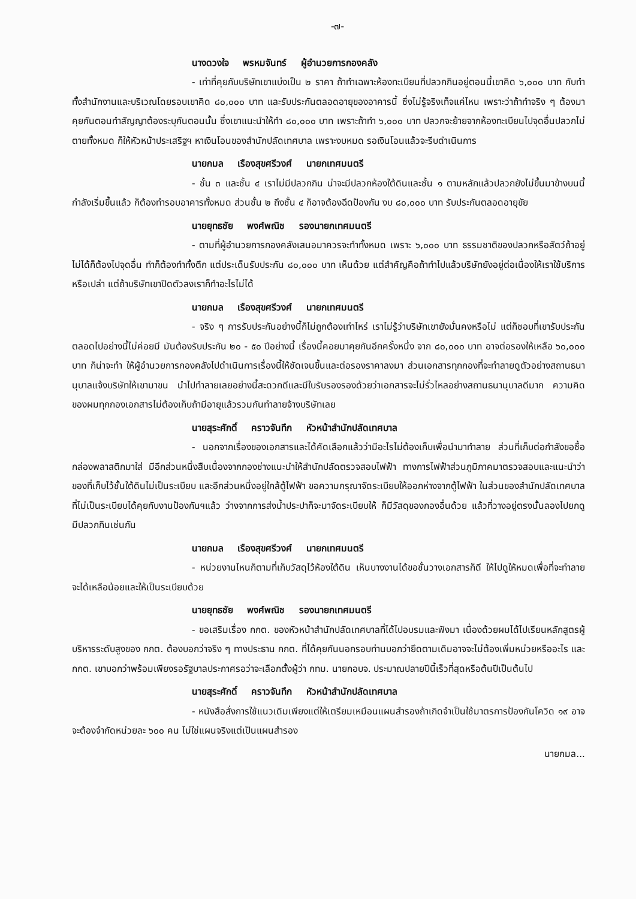-๗-
นางดวงใจ พรหมจันทร์ ผู้อำนวยการกองคลัง
- เท่าที่คุยกับบริษัทเขาแบ่งเป็น ๒ ราคา ถ้าทำเฉพาะห้องทะเบียนที่ปลวกกินอยู่ตอนนี้เขาคิด ๖,๐๐๐ บาท กับทำทั้งสำนักงานและบริเวณโดยรอบเขาคิด ๘๐,๐๐๐ บาท และรับประกันตลอดอายุของอาคารนี้ ซึ่งไม่รู้จริงเท็จแค่ไหน เพราะว่าถ้าทำจริง ๆ ต้องมาคุยกันตอนทำสัญญาต้องระบุกันตอนนั้น ซึ่งเขาแนะนำให้ทำ ๘๐,๐๐๐ บาท เพราะถ้าทำ ๖,๐๐๐ บาท ปลวกจะย้ายจากห้องทะเบียนไปจุดอื่นปลวกไม่ตายทั้งหมด ก็ให้หัวหน้าประเสริฐฯ หาเงินโอนของสำนักปลัดเทศบาล เพราะงบหมด รอเงินโอนแล้วจะรีบดำเนินการ
นายกมล เรืองสุขศรีวงศ์ นายกเทศมนตรี
- ชั้น ๓ และชั้น ๔ เราไม่มีปลวกกิน น่าจะมีปลวกห้องใต้ดินและชั้น ๑ ตามหลักแล้วปลวกยังไม่ขึ้นมาข้างบนนี้กำลังเริ่มขึ้นแล้ว ก็ต้องทำรอบอาคารทั้งหมด ส่วนชั้น ๒ ถึงชั้น ๔ ก็อาจต้องฉีดป้องกัน งบ ๘๐,๐๐๐ บาท รับประกันตลอดอายุขัย
นายยุทธชัย พงศ์พณิช รองนายกเทศมนตรี
- ตามที่ผู้อำนวยการกองคลังเสนอมาควรจะทำทั้งหมด เพราะ ๖,๐๐๐ บาท ธรรมชาติของปลวกหรือสัตว์ถ้าอยู่ไม่ได้ก็ต้องไปจุดอื่น ทำก็ต้องทำทั้งตึก แต่ประเด็นรับประกัน ๘๐,๐๐๐ บาท เห็นด้วย แต่สำคัญคือถ้าทำไปแล้วบริษัทยังอยู่ต่อเนื่องให้เราใช้บริการหรือเปล่า แต่ถ้าบริษัทเขาปิดตัวลงเราก็ทำอะไรไม่ได้
นายกมล เรืองสุขศรีวงศ์ นายกเทศมนตรี
- จริง ๆ การรับประกันอย่างนี้ก็ไม่ถูกต้องเท่าไหร่ เราไม่รู้ว่าบริษัทเขายังมั่นคงหรือไม่ แต่ก็ชอบที่เขารับประกันตลอดไปอย่างนี้ไม่ค่อยมี มันต้องรับประกัน ๒๐ - ๕๐ ปีอย่างนี้ เรื่องนี้คอยมาคุยกันอีกครั้งหนึ่ง จาก ๘๐,๐๐๐ บาท อาจต่อรองให้เหลือ ๖๐,๐๐๐ บาท ก็น่าจะทำ ให้ผู้อำนวยการกองคลังไปดำเนินการเรื่องนี้ให้ชัดเจนขึ้นและต่อรองราคาลงมา ส่วนเอกสารทุกกองที่จะทำลายดูตัวอย่างสถานธนานุบาลแจ้งบริษัทให้เขามาขน นำไปทำลายเลยอย่างนี้สะดวกดีและมีใบรับรองรองด้วยว่าเอกสารจะไม่รั่วไหลอย่างสถานธนานุบาลดีมาก ความคิดของผมทุกกองเอกสารไม่ต้องเก็บถ้ามีอายุแล้วรวมกันทำลายจ้างบริษัทเลย
นายสุระศักดิ์ คราวจันทึก หัวหน้าสำนักปลัดเทศบาล
- นอกจากเรื่องของเอกสารและได้คัดเลือกแล้วว่ามีอะไรไม่ต้องเก็บเพื่อนำมาทำลาย ส่วนที่เก็บต่อกำลังขอซื้อกล่องพลาสติกมาใส่ มีอีกส่วนหนึ่งสืบเนื่องจากกองช่างแนะนำให้สำนักปลัดตรวจสอบไฟฟ้า ทางการไฟฟ้าส่วนภูมิภาคมาตรวจสอบและแนะนำว่าของที่เก็บไว้ชั้นใต้ดินไม่เป็นระเบียบ และอีกส่วนหนึ่งอยู่ใกล้ตู้ไฟฟ้า ขอความกรุณาจัดระเบียบให้ออกห่างจากตู้ไฟฟ้า ในส่วนของสำนักปลัดเทศบาลที่ไม่เป็นระเบียบได้คุยกับงานป้องกันฯแล้ว ว่างจากการส่งน้ำประปาก็จะมาจัดระเบียบให้ ก็มีวัสดุของกองอื่นด้วย แล้วที่วางอยู่ตรงนั้นลองไปยกดูมีปลวกกินเช่นกัน
นายกมล เรืองสุขศรีวงศ์ นายกเทศมนตรี
- หน่วยงานไหนก็ตามที่เก็บวัสดุไว้ห้องใต้ดิน เห็นบางงานได้ขอชั้นวางเอกสารก็ดี ให้ไปดูให้หมดเพื่อที่จะทำลายจะได้เหลือน้อยและให้เป็นระเบียบด้วย
นายยุทธชัย พงศ์พณิช รองนายกเทศมนตรี
- ขอเสริมเรื่อง กกต. ของหัวหน้าสำนักปลัดเทศบาลที่ได้ไปอบรมและฟังมา เนื่องด้วยผมได้ไปเรียนหลักสูตรผู้บริหารระดับสูงของ กกต. ต้องบอกว่าจริง ๆ ทางประธาน กกต. ที่ได้คุยกันนอกรอบท่านบอกว่ายึดตามเดิมอาจจะไม่ต้องเพิ่มหน่วยหรืออะไร และ กกต. เขาบอกว่าพร้อมเพียงรอรัฐบาลประกาศรอว่าจะเลือกตั้งผู้ว่า กทม. นายกอบจ. ประมาณปลายปีนี้เร็วที่สุดหรือต้นปีเป็นต้นไป
นายสุระศักดิ์ คราวจันทึก หัวหน้าสำนักปลัดเทศบาล
- หนังสือสั่งการใช้แนวเดิมเพียงแต่ให้เตรียมเหมือนแผนสำรองถ้าเกิดจำเป็นใช้มาตรการป้องกันโควิด ๑๙ อาจจะต้องจำกัดหน่วยละ ๖๐๐ คน ไม่ใช่แผนจริงแต่เป็นแผนสำรอง
นายกมล...